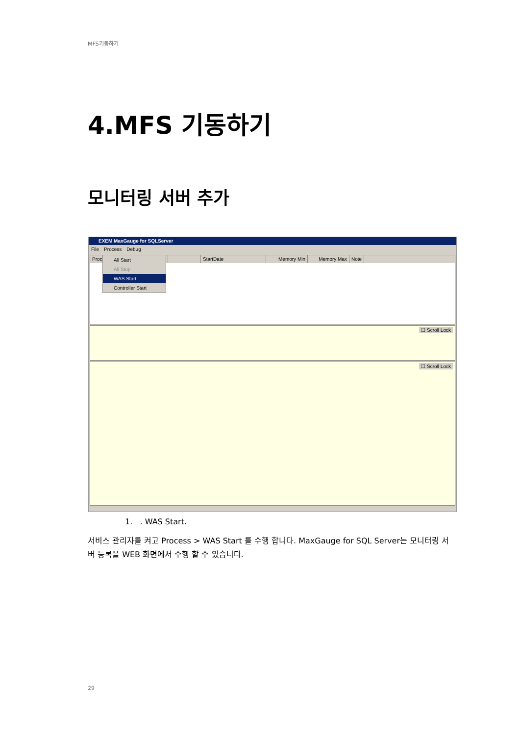MFS기동하기
4.MFS 기동하기
모니터링 서버 추가
EXEM MaxGauge for SQLServer
File Process Debug
Proc StartDate Memory Min Memory Max Note
All Start
All Stop
WAS Start
Controller Start
☐ Scroll Lock
☐ Scroll Lock
1. . WAS Start.
서비스 관리자를 켜고 Process > WAS Start 를 수행 합니다. MaxGauge for SQL Server는 모니터링 서버 등록을 WEB 화면에서 수행 할 수 있습니다.
29